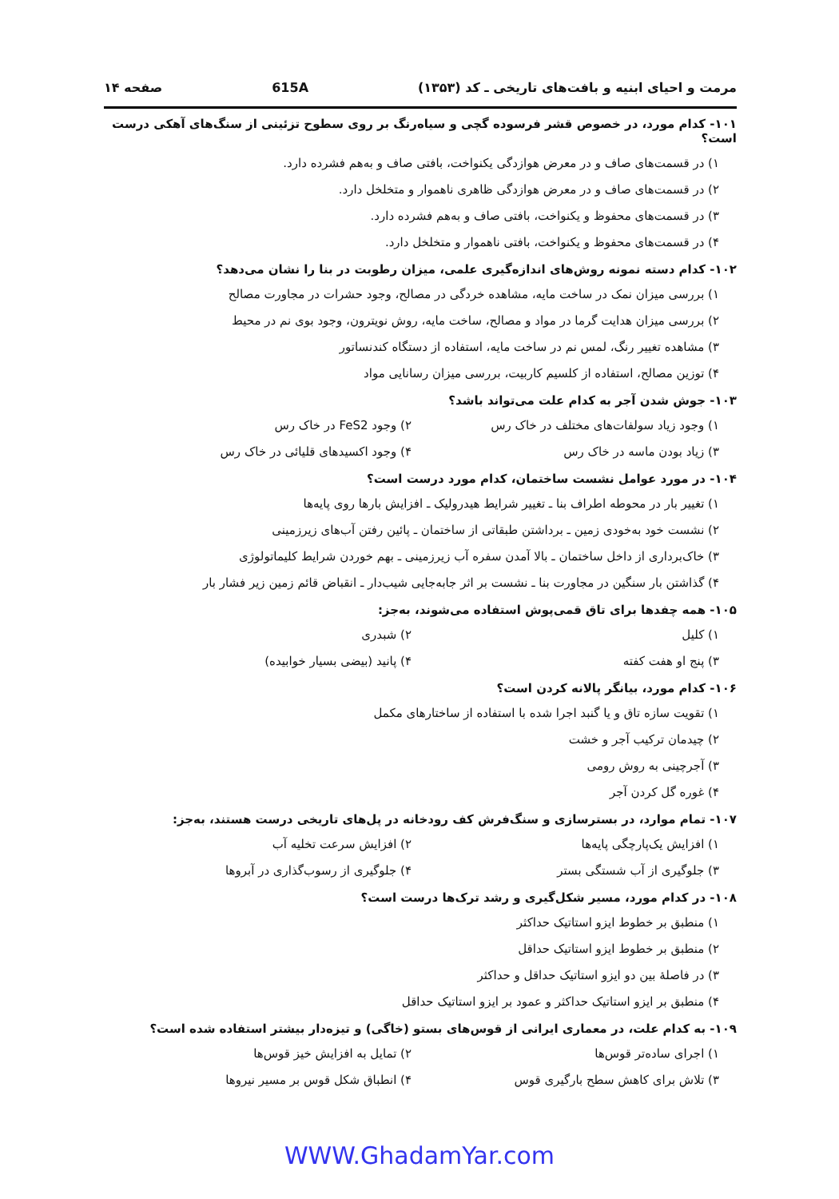مرمت و احیای ابنیه و بافت‌های تاریخی ـ کد (۱۳۵۳) 615A صفحه ۱۴
۱۰۱- کدام مورد، در خصوص قشر فرسوده گچی و سیاه‌رنگ بر روی سطوح تزئینی از سنگ‌های آهکی درست است؟
۱) در قسمت‌های صاف و در معرض هوازدگی یکنواخت، بافتی صاف و به‌هم فشرده دارد.
۲) در قسمت‌های صاف و در معرض هوازدگی ظاهری ناهموار و متخلخل دارد.
۳) در قسمت‌های محفوظ و یکنواخت، بافتی صاف و به‌هم فشرده دارد.
۴) در قسمت‌های محفوظ و یکنواخت، بافتی ناهموار و متخلخل دارد.
۱۰۲- کدام دسته نمونه روش‌های اندازه‌گیری علمی، میزان رطوبت در بنا را نشان می‌دهد؟
۱) بررسی میزان نمک در ساخت مایه، مشاهده خردگی در مصالح، وجود حشرات در مجاورت مصالح
۲) بررسی میزان هدایت گرما در مواد و مصالح، ساخت مایه، روش نویترون، وجود بوی نم در محیط
۳) مشاهده تغییر رنگ، لمس نم در ساخت مایه، استفاده از دستگاه کندنساتور
۴) توزین مصالح، استفاده از کلسیم کاربیت، بررسی میزان رسانایی مواد
۱۰۳- جوش شدن آجر به کدام علت می‌تواند باشد؟
۱) وجود زیاد سولفات‌های مختلف در خاک رس ۲) وجود FeS2 در خاک رس
۳) زیاد بودن ماسه در خاک رس ۴) وجود اکسیدهای قلیائی در خاک رس
۱۰۴- در مورد عوامل نشست ساختمان، کدام مورد درست است؟
۱) تغییر بار در محوطه اطراف بنا ـ تغییر شرایط هیدرولیک ـ افزایش بارها روی پایه‌ها
۲) نشست خود به‌خودی زمین ـ برداشتن طبقاتی از ساختمان ـ پائین رفتن آب‌های زیرزمینی
۳) خاک‌برداری از داخل ساختمان ـ بالا آمدن سفره آب زیرزمینی ـ بهم خوردن شرایط کلیماتولوژی
۴) گذاشتن بار سنگین در مجاورت بنا ـ نشست بر اثر جابه‌جایی شیب‌دار ـ انقباض قائم زمین زیر فشار بار
۱۰۵- همه چفدها برای تاق قمی‌پوش استفاده می‌شوند، به‌جز:
۱) کلیل ۲) شبدری
۳) پنج او هفت کفته ۴) پانید (بیضی بسیار خوابیده)
۱۰۶- کدام مورد، بیانگر پالانه کردن است؟
۱) تقویت سازه تاق و یا گنبد اجرا شده با استفاده از ساختارهای مکمل
۲) چیدمان ترکیب آجر و خشت
۳) آجرچینی به روش رومی
۴) غوره گل کردن آجر
۱۰۷- تمام موارد، در بسترسازی و سنگ‌فرش کف رودخانه در پل‌های تاریخی درست هستند، به‌جز:
۱) افزایش یک‌پارچگی پایه‌ها ۲) افزایش سرعت تخلیه آب
۳) جلوگیری از آب شستگی بستر ۴) جلوگیری از رسوب‌گذاری در آبروها
۱۰۸- در کدام مورد، مسیر شکل‌گیری و رشد ترک‌ها درست است؟
۱) منطبق بر خطوط ایزو استاتیک حداکثر
۲) منطبق بر خطوط ایزو استاتیک حداقل
۳) در فاصلهٔ بین دو ایزو استاتیک حداقل و حداکثر
۴) منطبق بر ایزو استاتیک حداکثر و عمود بر ایزو استاتیک حداقل
۱۰۹- به کدام علت، در معماری ایرانی از قوس‌های بستو (خاگی) و تیزه‌دار بیشتر استفاده شده است؟
۱) اجرای ساده‌تر قوس‌ها ۲) تمایل به افزایش خیز قوس‌ها
۳) تلاش برای کاهش سطح بارگیری قوس ۴) انطباق شکل قوس بر مسیر نیروها
WWW.GhadamYar.com